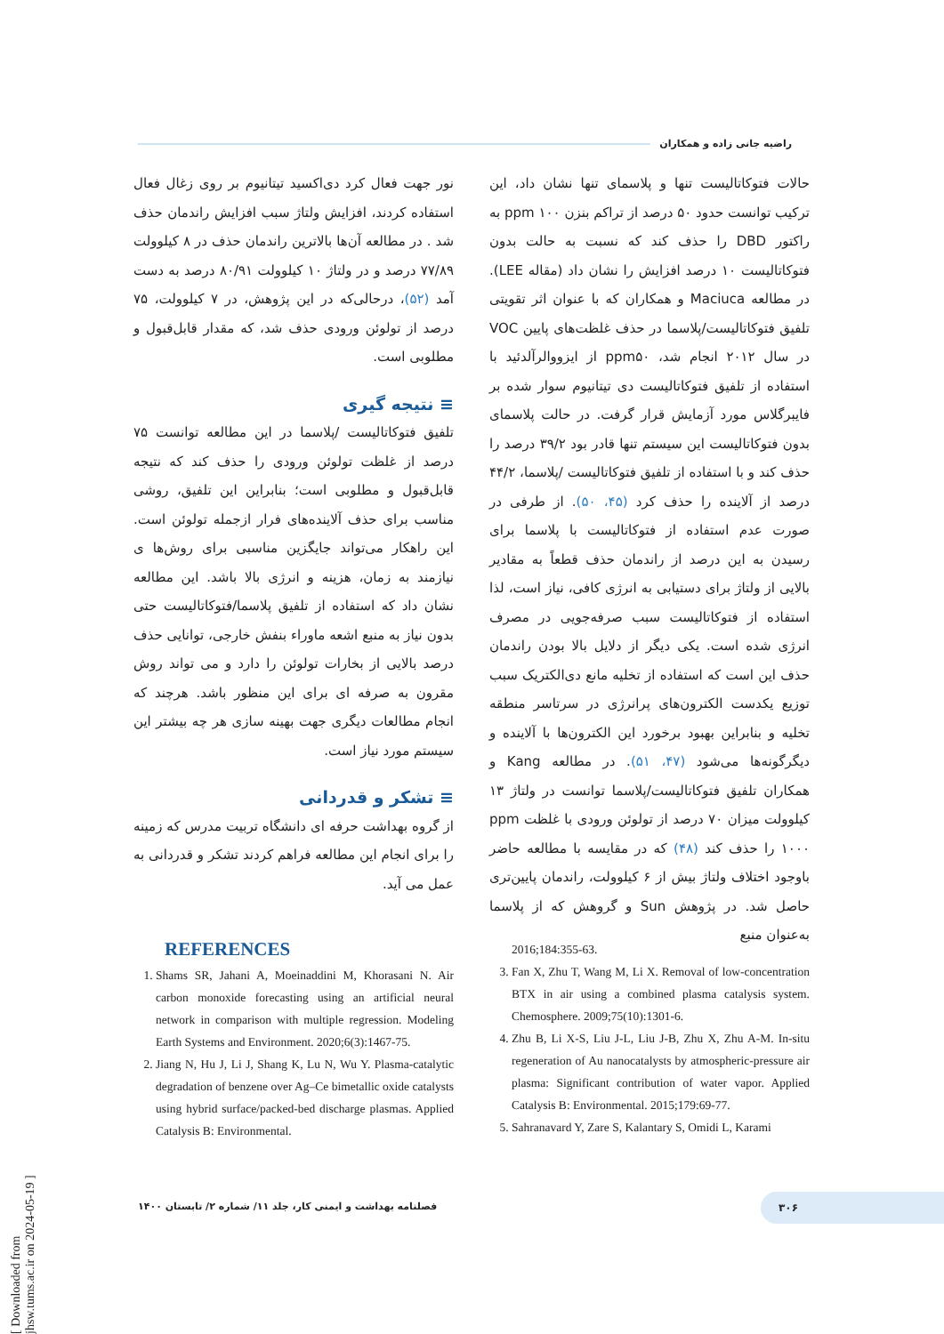راضیه جانی زاده و همکاران
حالات فتوکاتالیست تنها و پلاسمای تنها نشان داد، این ترکیب توانست حدود ۵۰ درصد از تراکم بنزن ۱۰۰ ppm به راکتور DBD را حذف کند که نسبت به حالت بدون فتوکاتالیست ۱۰ درصد افزایش را نشان داد (مقاله LEE). در مطالعه Maciuca و همکاران که با عنوان اثر تقویتی تلفیق فتوکاتالیست/پلاسما در حذف غلظت‌های پایین VOC در سال ۲۰۱۲ انجام شد، ppm۵۰ از ایزووالرآلدئید با استفاده از تلفیق فتوکاتالیست دی تیتانیوم سوار شده بر فایبرگلاس مورد آزمایش قرار گرفت. در حالت پلاسمای بدون فتوکاتالیست این سیستم تنها قادر بود ۳۹/۲ درصد را حذف کند و با استفاده از تلفیق فتوکاتالیست /پلاسما، ۴۴/۲ درصد از آلاینده را حذف کرد (۴۵، ۵۰). از طرفی در صورت عدم استفاده از فتوکاتالیست با پلاسما برای رسیدن به این درصد از راندمان حذف قطعاً به مقادیر بالایی از ولتاژ برای دستیابی به انرژی کافی، نیاز است، لذا استفاده از فتوکاتالیست سبب صرفه‌جویی در مصرف انرژی شده است. یکی دیگر از دلایل بالا بودن راندمان حذف این است که استفاده از تخلیه مانع دی‌الکتریک سبب توزیع یکدست الکترون‌های پرانرژی در سرتاسر منطقه تخلیه و بنابراین بهبود برخورد این الکترون‌ها با آلاینده و دیگرگونه‌ها می‌شود (۴۷، ۵۱). در مطالعه Kang و همکاران تلفیق فتوکاتالیست/پلاسما توانست در ولتاژ ۱۳ کیلوولت میزان ۷۰ درصد از تولوئن ورودی با غلظت ppm ۱۰۰۰ را حذف کند (۴۸) که در مقایسه با مطالعه حاضر باوجود اختلاف ولتاژ بیش از ۶ کیلوولت، راندمان پایین‌تری حاصل شد. در پژوهش Sun و گروهش که از پلاسما به‌عنوان منبع
نور جهت فعال کرد دی‌اکسید تیتانیوم بر روی زغال فعال استفاده کردند، افزایش ولتاژ سبب افزایش راندمان حذف شد . در مطالعه آن‌ها بالاترین راندمان حذف در ۸ کیلوولت ۷۷/۸۹ درصد و در ولتاژ ۱۰ کیلوولت ۸۰/۹۱ درصد به دست آمد (۵۲)، درحالی‌که در این پژوهش، در ۷ کیلوولت، ۷۵ درصد از تولوئن ورودی حذف شد، که مقدار قابل‌قبول و مطلوبی است.
≡ نتیجه گیری
تلفیق فتوکاتالیست /پلاسما در این مطالعه توانست ۷۵ درصد از غلظت تولوئن ورودی را حذف کند که نتیجه قابل‌قبول و مطلوبی است؛ بنابراین این تلفیق، روشی مناسب برای حذف آلاینده‌های فرار ازجمله تولوئن است. این راهکار می‌تواند جایگزین مناسبی برای روش‌ها ی نیازمند به زمان، هزینه و انرژی بالا باشد. این مطالعه نشان داد که استفاده از تلفیق پلاسما/فتوکاتالیست حتی بدون نیاز به منبع اشعه ماوراء بنفش خارجی، توانایی حذف درصد بالایی از بخارات تولوئن را دارد و می تواند روش مقرون به صرفه ای برای این منظور باشد. هرچند که انجام مطالعات دیگری جهت بهینه سازی هر چه بیشتر این سیستم مورد نیاز است.
≡ تشکر و قدردانی
از گروه بهداشت حرفه ای دانشگاه تربیت مدرس که زمینه را برای انجام این مطالعه فراهم کردند تشکر و قدردانی به عمل می آید.
REFERENCES
1. Shams SR, Jahani A, Moeinaddini M, Khorasani N. Air carbon monoxide forecasting using an artificial neural network in comparison with multiple regression. Modeling Earth Systems and Environment. 2020;6(3):1467-75.
2. Jiang N, Hu J, Li J, Shang K, Lu N, Wu Y. Plasma-catalytic degradation of benzene over Ag–Ce bimetallic oxide catalysts using hybrid surface/packed-bed discharge plasmas. Applied Catalysis B: Environmental.
2016;184:355-63.
3. Fan X, Zhu T, Wang M, Li X. Removal of low-concentration BTX in air using a combined plasma catalysis system. Chemosphere. 2009;75(10):1301-6.
4. Zhu B, Li X-S, Liu J-L, Liu J-B, Zhu X, Zhu A-M. In-situ regeneration of Au nanocatalysts by atmospheric-pressure air plasma: Significant contribution of water vapor. Applied Catalysis B: Environmental. 2015;179:69-77.
5. Sahranavard Y, Zare S, Kalantary S, Omidi L, Karami
فصلنامه بهداشت و ایمنی کار، جلد ۱۱/ شماره ۲/ تابستان ۱۴۰۰
۳۰۶
[ Downloaded from jhsw.tums.ac.ir on 2024-05-19 ]